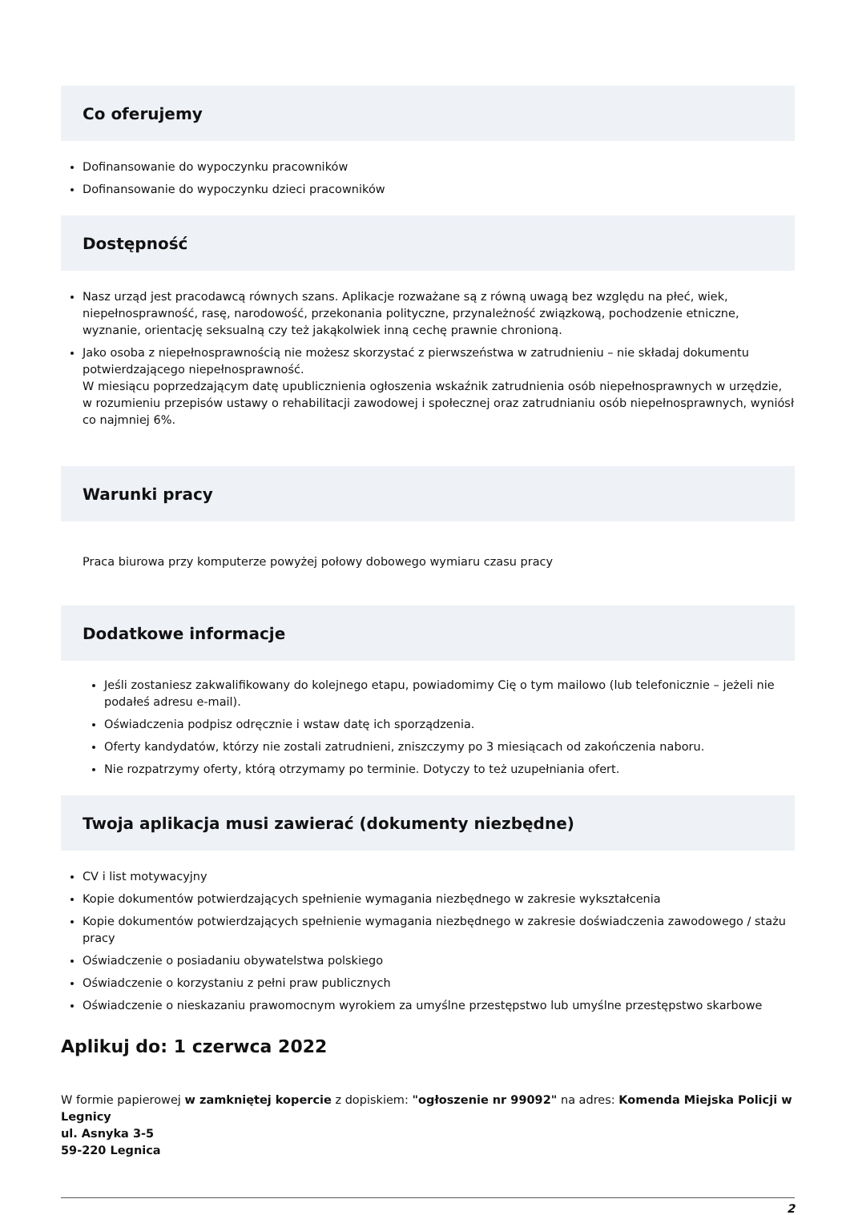Co oferujemy
Dofinansowanie do wypoczynku pracowników
Dofinansowanie do wypoczynku dzieci pracowników
Dostępność
Nasz urząd jest pracodawcą równych szans. Aplikacje rozważane są z równą uwagą bez względu na płeć, wiek, niepełnosprawność, rasę, narodowość, przekonania polityczne, przynależność związkową, pochodzenie etniczne, wyznanie, orientację seksualną czy też jakąkolwiek inną cechę prawnie chronioną.
Jako osoba z niepełnosprawnością nie możesz skorzystać z pierwszeństwa w zatrudnieniu – nie składaj dokumentu potwierdzającego niepełnosprawność.
W miesiącu poprzedzającym datę upublicznienia ogłoszenia wskaźnik zatrudnienia osób niepełnosprawnych w urzędzie, w rozumieniu przepisów ustawy o rehabilitacji zawodowej i społecznej oraz zatrudnianiu osób niepełnosprawnych, wyniósł co najmniej 6%.
Warunki pracy
Praca biurowa przy komputerze powyżej połowy dobowego wymiaru czasu pracy
Dodatkowe informacje
Jeśli zostaniesz zakwalifikowany do kolejnego etapu, powiadomimy Cię o tym mailowo (lub telefonicznie – jeżeli nie podałeś adresu e-mail).
Oświadczenia podpisz odręcznie i wstaw datę ich sporządzenia.
Oferty kandydatów, którzy nie zostali zatrudnieni, zniszczymy po 3 miesiącach od zakończenia naboru.
Nie rozpatrzymy oferty, którą otrzymamy po terminie. Dotyczy to też uzupełniania ofert.
Twoja aplikacja musi zawierać (dokumenty niezbędne)
CV i list motywacyjny
Kopie dokumentów potwierdzających spełnienie wymagania niezbędnego w zakresie wykształcenia
Kopie dokumentów potwierdzających spełnienie wymagania niezbędnego w zakresie doświadczenia zawodowego / stażu pracy
Oświadczenie o posiadaniu obywatelstwa polskiego
Oświadczenie o korzystaniu z pełni praw publicznych
Oświadczenie o nieskazaniu prawomocnym wyrokiem za umyślne przestępstwo lub umyślne przestępstwo skarbowe
Aplikuj do: 1 czerwca 2022
W formie papierowej w zamkniętej kopercie z dopiskiem: "ogłoszenie nr 99092" na adres: Komenda Miejska Policji w Legnicy
ul. Asnyka 3-5
59-220 Legnica
2